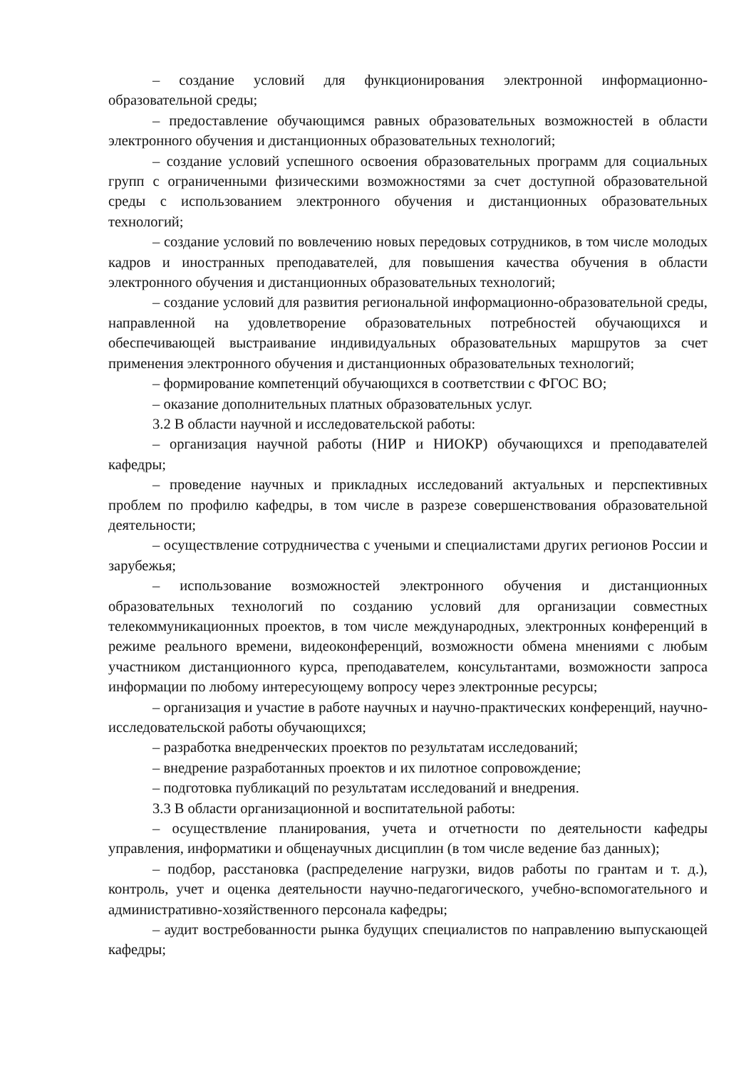– создание условий для функционирования электронной информационно-образовательной среды;
– предоставление обучающимся равных образовательных возможностей в области электронного обучения и дистанционных образовательных технологий;
– создание условий успешного освоения образовательных программ для социальных групп с ограниченными физическими возможностями за счет доступной образовательной среды с использованием электронного обучения и дистанционных образовательных технологий;
– создание условий по вовлечению новых передовых сотрудников, в том числе молодых кадров и иностранных преподавателей, для повышения качества обучения в области электронного обучения и дистанционных образовательных технологий;
– создание условий для развития региональной информационно-образовательной среды, направленной на удовлетворение образовательных потребностей обучающихся и обеспечивающей выстраивание индивидуальных образовательных маршрутов за счет применения электронного обучения и дистанционных образовательных технологий;
– формирование компетенций обучающихся в соответствии с ФГОС ВО;
– оказание дополнительных платных образовательных услуг.
3.2 В области научной и исследовательской работы:
– организация научной работы (НИР и НИОКР) обучающихся и преподавателей кафедры;
– проведение научных и прикладных исследований актуальных и перспективных проблем по профилю кафедры, в том числе в разрезе совершенствования образовательной деятельности;
– осуществление сотрудничества с учеными и специалистами других регионов России и зарубежья;
– использование возможностей электронного обучения и дистанционных образовательных технологий по созданию условий для организации совместных телекоммуникационных проектов, в том числе международных, электронных конференций в режиме реального времени, видеоконференций, возможности обмена мнениями с любым участником дистанционного курса, преподавателем, консультантами, возможности запроса информации по любому интересующему вопросу через электронные ресурсы;
– организация и участие в работе научных и научно-практических конференций, научно-исследовательской работы обучающихся;
– разработка внедренческих проектов по результатам исследований;
– внедрение разработанных проектов и их пилотное сопровождение;
– подготовка публикаций по результатам исследований и внедрения.
3.3 В области организационной и воспитательной работы:
– осуществление планирования, учета и отчетности по деятельности кафедры управления, информатики и общенаучных дисциплин (в том числе ведение баз данных);
– подбор, расстановка (распределение нагрузки, видов работы по грантам и т. д.), контроль, учет и оценка деятельности научно-педагогического, учебно-вспомогательного и административно-хозяйственного персонала кафедры;
– аудит востребованности рынка будущих специалистов по направлению выпускающей кафедры;